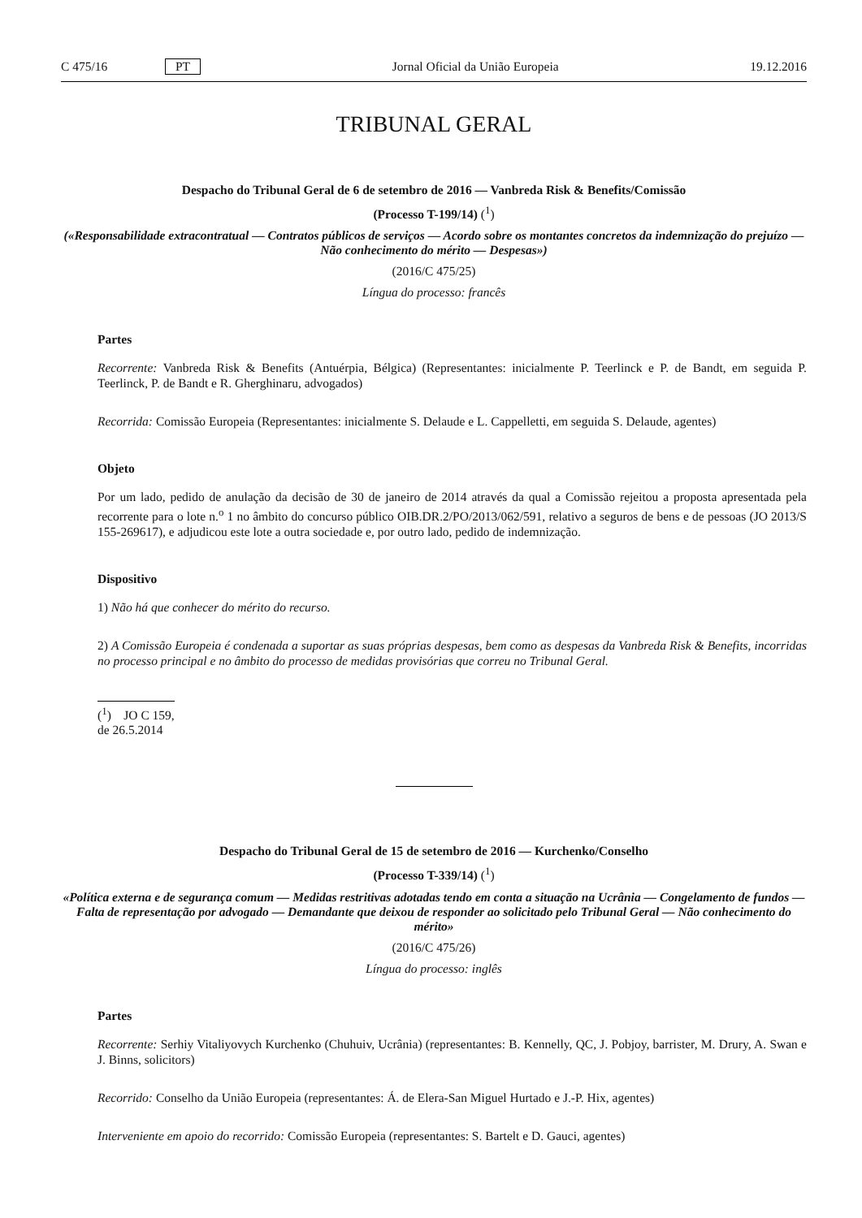C 475/16 PT Jornal Oficial da União Europeia 19.12.2016
TRIBUNAL GERAL
Despacho do Tribunal Geral de 6 de setembro de 2016 — Vanbreda Risk & Benefits/Comissão
(Processo T-199/14) (<sup>1</sup>)
(«Responsabilidade extracontratual — Contratos públicos de serviços — Acordo sobre os montantes concretos da indemnização do prejuízo — Não conhecimento do mérito — Despesas»)
(2016/C 475/25)
Língua do processo: francês
Partes
Recorrente: Vanbreda Risk & Benefits (Antuérpia, Bélgica) (Representantes: inicialmente P. Teerlinck e P. de Bandt, em seguida P. Teerlinck, P. de Bandt e R. Gherghinaru, advogados)
Recorrida: Comissão Europeia (Representantes: inicialmente S. Delaude e L. Cappelletti, em seguida S. Delaude, agentes)
Objeto
Por um lado, pedido de anulação da decisão de 30 de janeiro de 2014 através da qual a Comissão rejeitou a proposta apresentada pela recorrente para o lote n.<sup>o</sup> 1 no âmbito do concurso público OIB.DR.2/PO/2013/062/591, relativo a seguros de bens e de pessoas (JO 2013/S 155-269617), e adjudicou este lote a outra sociedade e, por outro lado, pedido de indemnização.
Dispositivo
1) Não há que conhecer do mérito do recurso.
2) A Comissão Europeia é condenada a suportar as suas próprias despesas, bem como as despesas da Vanbreda Risk & Benefits, incorridas no processo principal e no âmbito do processo de medidas provisórias que correu no Tribunal Geral.
(<sup>1</sup>) JO C 159, de 26.5.2014
Despacho do Tribunal Geral de 15 de setembro de 2016 — Kurchenko/Conselho
(Processo T-339/14) (<sup>1</sup>)
«Política externa e de segurança comum — Medidas restritivas adotadas tendo em conta a situação na Ucrânia — Congelamento de fundos — Falta de representação por advogado — Demandante que deixou de responder ao solicitado pelo Tribunal Geral — Não conhecimento do mérito»
(2016/C 475/26)
Língua do processo: inglês
Partes
Recorrente: Serhiy Vitaliyovych Kurchenko (Chuhuiv, Ucrânia) (representantes: B. Kennelly, QC, J. Pobjoy, barrister, M. Drury, A. Swan e J. Binns, solicitors)
Recorrido: Conselho da União Europeia (representantes: Á. de Elera-San Miguel Hurtado e J.-P. Hix, agentes)
Interveniente em apoio do recorrido: Comissão Europeia (representantes: S. Bartelt e D. Gauci, agentes)